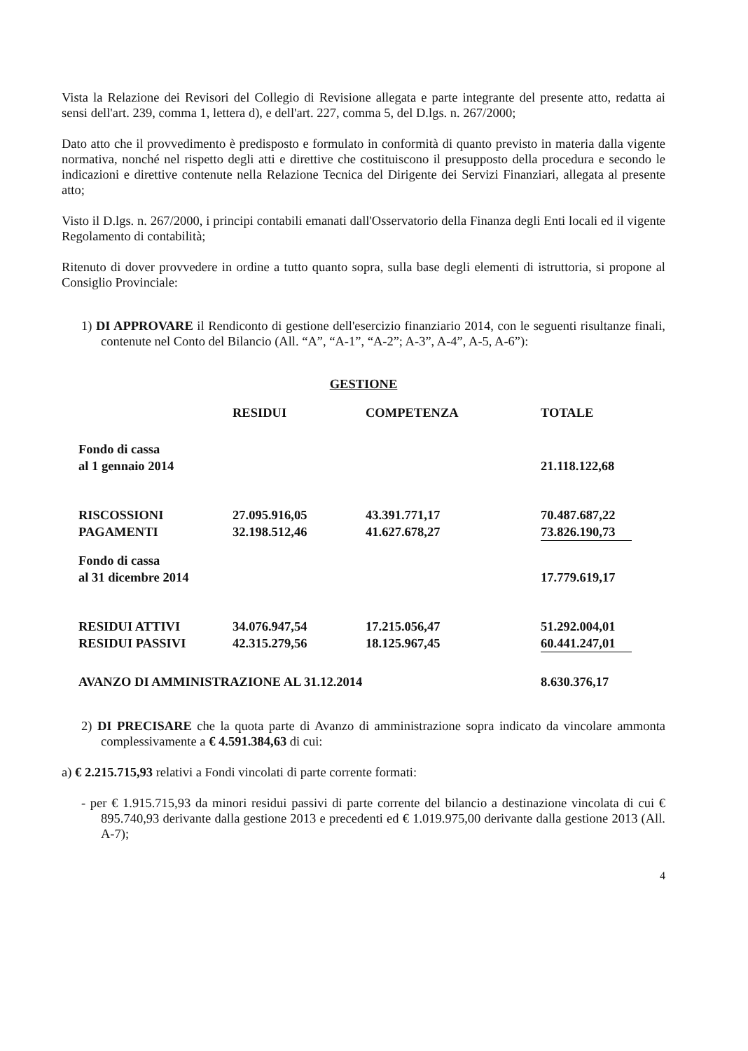Vista la Relazione dei Revisori del Collegio di Revisione allegata e parte integrante del presente atto, redatta ai sensi dell'art. 239, comma 1, lettera d), e dell'art. 227, comma 5, del D.lgs. n. 267/2000;
Dato atto che il provvedimento è predisposto e formulato in conformità di quanto previsto in materia dalla vigente normativa, nonché nel rispetto degli atti e direttive che costituiscono il presupposto della procedura e secondo le indicazioni e direttive contenute nella Relazione Tecnica del Dirigente dei Servizi Finanziari, allegata al presente atto;
Visto il D.lgs. n. 267/2000, i principi contabili emanati dall'Osservatorio della Finanza degli Enti locali ed il vigente Regolamento di contabilità;
Ritenuto di dover provvedere in ordine a tutto quanto sopra, sulla base degli elementi di istruttoria, si propone al Consiglio Provinciale:
1) DI APPROVARE il Rendiconto di gestione dell'esercizio finanziario 2014, con le seguenti risultanze finali, contenute nel Conto del Bilancio (All. “A”, “A-1”, “A-2”; A-3”, A-4”, A-5, A-6”):
GESTIONE
| | RESIDUI | COMPETENZA | TOTALE |
| Fondo di cassa al 1 gennaio 2014 | | | 21.118.122,68 |
| RISCOSSIONI | 27.095.916,05 | 43.391.771,17 | 70.487.687,22 |
| PAGAMENTI | 32.198.512,46 | 41.627.678,27 | 73.826.190,73 |
| Fondo di cassa al 31 dicembre 2014 | | | 17.779.619,17 |
| RESIDUI ATTIVI | 34.076.947,54 | 17.215.056,47 | 51.292.004,01 |
| RESIDUI PASSIVI | 42.315.279,56 | 18.125.967,45 | 60.441.247,01 |
| AVANZO DI AMMINISTRAZIONE AL 31.12.2014 | | | 8.630.376,17 |
2) DI PRECISARE che la quota parte di Avanzo di amministrazione sopra indicato da vincolare ammonta complessivamente a € 4.591.384,63 di cui:
a) € 2.215.715,93 relativi a Fondi vincolati di parte corrente formati:
- per € 1.915.715,93 da minori residui passivi di parte corrente del bilancio a destinazione vincolata di cui € 895.740,93 derivante dalla gestione 2013 e precedenti ed € 1.019.975,00 derivante dalla gestione 2013 (All. A-7);
4